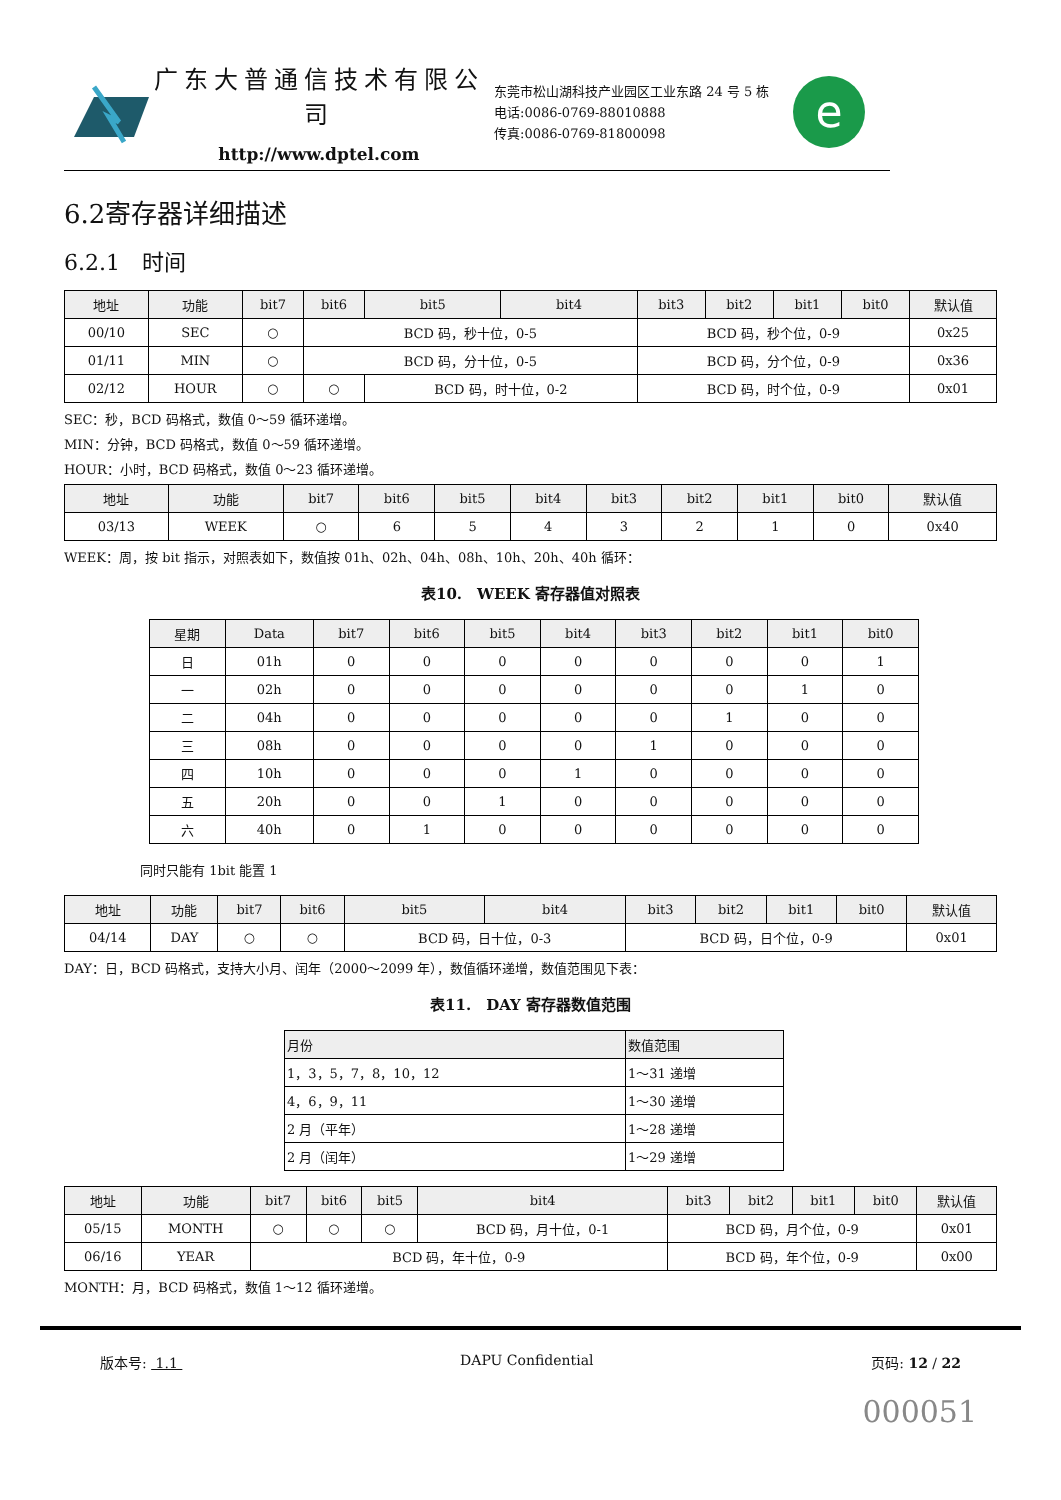广东大普通信技术有限公司
http://www.dptel.com
东莞市松山湖科技产业园区工业东路 24 号 5 栋
电话:0086-0769-88010888
传真:0086-0769-81800098
e
6.2寄存器详细描述
6.2.1　时间
| 地址 | 功能 | bit7 | bit6 | bit5 | bit4 | bit3 | bit2 | bit1 | bit0 | 默认值 |
| --- | --- | --- | --- | --- | --- | --- | --- | --- | --- | --- |
| 00/10 | SEC | ○ | BCD 码，秒十位，0-5 | | | BCD 码，秒个位，0-9 | | | | 0x25 |
| 01/11 | MIN | ○ | BCD 码，分十位，0-5 | | | BCD 码，分个位，0-9 | | | | 0x36 |
| 02/12 | HOUR | ○ | ○ | BCD 码，时十位，0-2 | | BCD 码，时个位，0-9 | | | | 0x01 |
SEC：秒，BCD 码格式，数值 0～59 循环递增。
MIN：分钟，BCD 码格式，数值 0～59 循环递增。
HOUR：小时，BCD 码格式，数值 0～23 循环递增。
| 地址 | 功能 | bit7 | bit6 | bit5 | bit4 | bit3 | bit2 | bit1 | bit0 | 默认值 |
| --- | --- | --- | --- | --- | --- | --- | --- | --- | --- | --- |
| 03/13 | WEEK | ○ | 6 | 5 | 4 | 3 | 2 | 1 | 0 | 0x40 |
WEEK：周，按 bit 指示，对照表如下，数值按 01h、02h、04h、08h、10h、20h、40h 循环：
表10.　WEEK 寄存器值对照表
| 星期 | Data | bit7 | bit6 | bit5 | bit4 | bit3 | bit2 | bit1 | bit0 |
| --- | --- | --- | --- | --- | --- | --- | --- | --- | --- |
| 日 | 01h | 0 | 0 | 0 | 0 | 0 | 0 | 0 | 1 |
| 一 | 02h | 0 | 0 | 0 | 0 | 0 | 0 | 1 | 0 |
| 二 | 04h | 0 | 0 | 0 | 0 | 0 | 1 | 0 | 0 |
| 三 | 08h | 0 | 0 | 0 | 0 | 1 | 0 | 0 | 0 |
| 四 | 10h | 0 | 0 | 0 | 1 | 0 | 0 | 0 | 0 |
| 五 | 20h | 0 | 0 | 1 | 0 | 0 | 0 | 0 | 0 |
| 六 | 40h | 0 | 1 | 0 | 0 | 0 | 0 | 0 | 0 |
同时只能有 1bit 能置 1
| 地址 | 功能 | bit7 | bit6 | bit5 | bit4 | bit3 | bit2 | bit1 | bit0 | 默认值 |
| --- | --- | --- | --- | --- | --- | --- | --- | --- | --- | --- |
| 04/14 | DAY | ○ | ○ | BCD 码，日十位，0-3 | | BCD 码，日个位，0-9 | | | | 0x01 |
DAY：日，BCD 码格式，支持大小月、闰年（2000～2099 年），数值循环递增，数值范围见下表：
表11.　DAY 寄存器数值范围
| 月份 | 数值范围 |
| --- | --- |
| 1，3，5，7，8，10，12 | 1～31 递增 |
| 4，6，9，11 | 1～30 递增 |
| 2 月（平年） | 1～28 递增 |
| 2 月（闰年） | 1～29 递增 |
| 地址 | 功能 | bit7 | bit6 | bit5 | bit4 | bit3 | bit2 | bit1 | bit0 | 默认值 |
| --- | --- | --- | --- | --- | --- | --- | --- | --- | --- | --- |
| 05/15 | MONTH | ○ | ○ | ○ | BCD 码，月十位，0-1 | BCD 码，月个位，0-9 | | | | 0x01 |
| 06/16 | YEAR | BCD 码，年十位，0-9 | | | | BCD 码，年个位，0-9 | | | | 0x00 |
MONTH：月，BCD 码格式，数值 1～12 循环递增。
版本号: 1.1 DAPU Confidential 页码: 12 / 22
000051